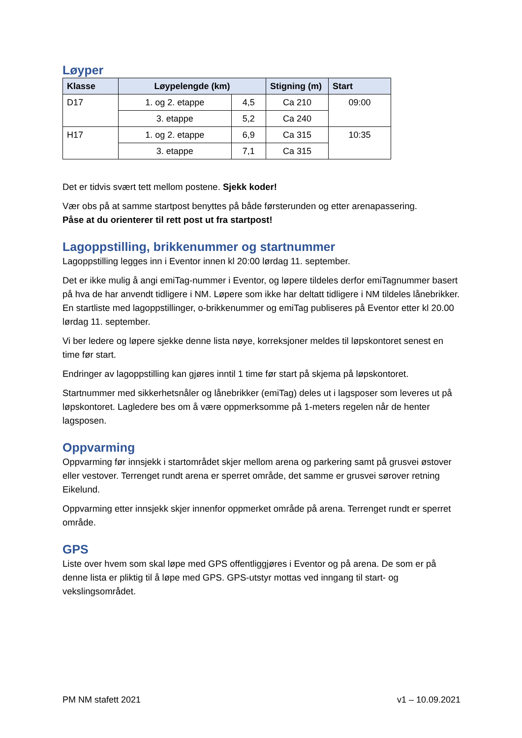Løyper
| Klasse | Løypelengde (km) | | Stigning (m) | Start |
| --- | --- | --- | --- | --- |
| D17 | 1. og 2. etappe | 4,5 | Ca 210 | 09:00 |
| | 3. etappe | 5,2 | Ca 240 | |
| H17 | 1. og 2. etappe | 6,9 | Ca 315 | 10:35 |
| | 3. etappe | 7,1 | Ca 315 | |
Det er tidvis svært tett mellom postene. Sjekk koder!
Vær obs på at samme startpost benyttes på både førsterunden og etter arenapassering.
Påse at du orienterer til rett post ut fra startpost!
Lagoppstilling, brikkenummer og startnummer
Lagoppstilling legges inn i Eventor innen kl 20:00 lørdag 11. september.
Det er ikke mulig å angi emiTag-nummer i Eventor, og løpere tildeles derfor emiTagnummer basert på hva de har anvendt tidligere i NM. Løpere som ikke har deltatt tidligere i NM tildeles lånebrikker. En startliste med lagoppstillinger, o-brikkenummer og emiTag publiseres på Eventor etter kl 20.00 lørdag 11. september.
Vi ber ledere og løpere sjekke denne lista nøye, korreksjoner meldes til løpskontoret senest en time før start.
Endringer av lagoppstilling kan gjøres inntil 1 time før start på skjema på løpskontoret.
Startnummer med sikkerhetsnåler og lånebrikker (emiTag) deles ut i lagsposer som leveres ut på løpskontoret. Lagledere bes om å være oppmerksomme på 1-meters regelen når de henter lagsposen.
Oppvarming
Oppvarming før innsjekk i startområdet skjer mellom arena og parkering samt på grusvei østover eller vestover. Terrenget rundt arena er sperret område, det samme er grusvei sørover retning Eikelund.
Oppvarming etter innsjekk skjer innenfor oppmerket område på arena. Terrenget rundt er sperret område.
GPS
Liste over hvem som skal løpe med GPS offentliggjøres i Eventor og på arena. De som er på denne lista er pliktig til å løpe med GPS. GPS-utstyr mottas ved inngang til start- og vekslingsområdet.
PM NM stafett 2021 v1 – 10.09.2021